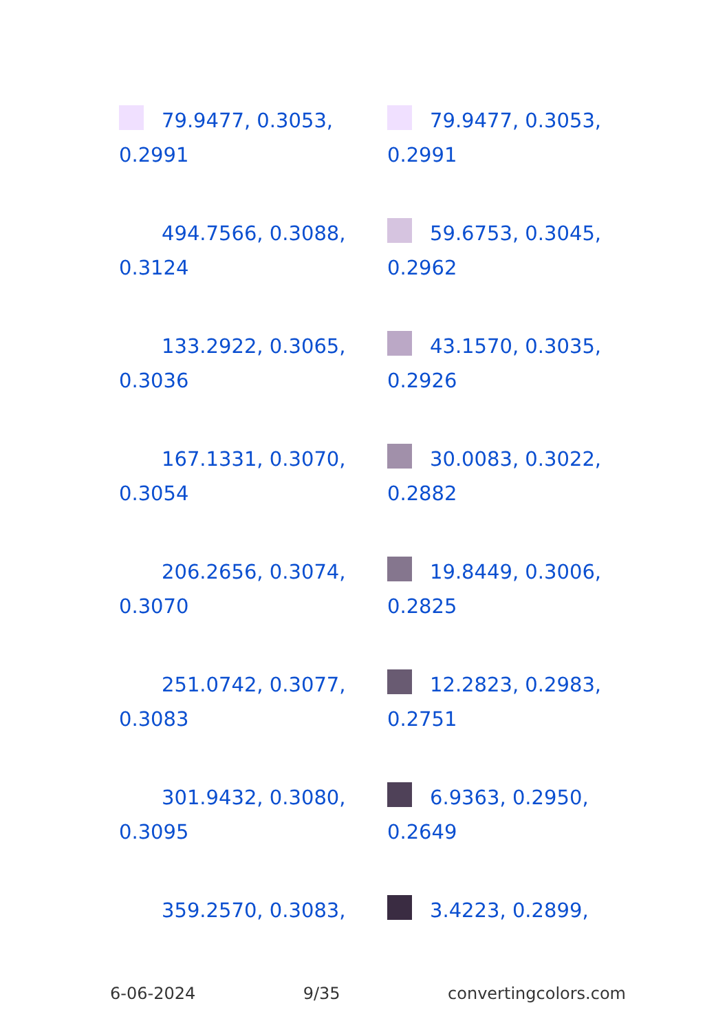79.9477, 0.3053, 0.2991
79.9477, 0.3053, 0.2991
494.7566, 0.3088, 0.3124
59.6753, 0.3045, 0.2962
133.2922, 0.3065, 0.3036
43.1570, 0.3035, 0.2926
167.1331, 0.3070, 0.3054
30.0083, 0.3022, 0.2882
206.2656, 0.3074, 0.3070
19.8449, 0.3006, 0.2825
251.0742, 0.3077, 0.3083
12.2823, 0.2983, 0.2751
301.9432, 0.3080, 0.3095
6.9363, 0.2950, 0.2649
359.2570, 0.3083,
3.4223, 0.2899,
6-06-2024 9/35 convertingcolors.com